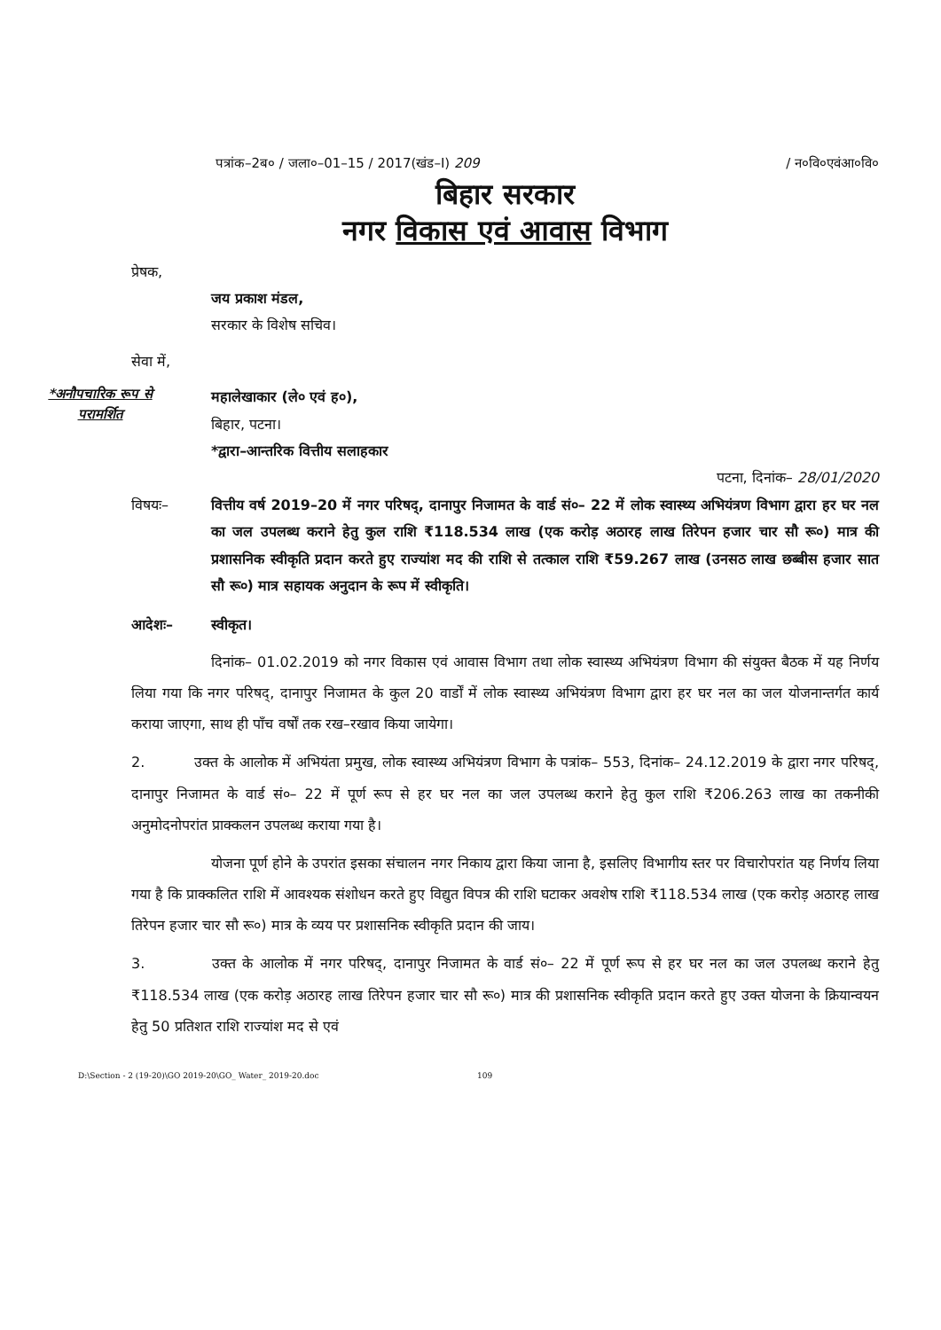पत्रांक–2ब० / जला०–01–15 / 2017(खंड–I) 209 / न०वि०एवंआ०वि०
बिहार सरकार
नगर विकास एवं आवास विभाग
प्रेषक,
जय प्रकाश मंडल,
सरकार के विशेष सचिव।
सेवा में,
*अनौपचारिक रूप से परामर्शित
महालेखाकार (ले० एवं ह०),
बिहार, पटना।
*द्वारा–आन्तरिक वित्तीय सलाहकार
पटना, दिनांक– 28/01/2020
विषयः– वित्तीय वर्ष 2019–20 में नगर परिषद्, दानापुर निजामत के वार्ड सं०– 22 में लोक स्वास्थ्य अभियंत्रण विभाग द्वारा हर घर नल का जल उपलब्ध कराने हेतु कुल राशि ₹118.534 लाख (एक करोड़ अठारह लाख तिरेपन हजार चार सौ रू०) मात्र की प्रशासनिक स्वीकृति प्रदान करते हुए राज्यांश मद की राशि से तत्काल राशि ₹59.267 लाख (उनसठ लाख छब्बीस हजार सात सौ रू०) मात्र सहायक अनुदान के रूप में स्वीकृति।
आदेशः– स्वीकृत।
दिनांक– 01.02.2019 को नगर विकास एवं आवास विभाग तथा लोक स्वास्थ्य अभियंत्रण विभाग की संयुक्त बैठक में यह निर्णय लिया गया कि नगर परिषद्, दानापुर निजामत के कुल 20 वार्डों में लोक स्वास्थ्य अभियंत्रण विभाग द्वारा हर घर नल का जल योजनान्तर्गत कार्य कराया जाएगा, साथ ही पाँच वर्षों तक रख–रखाव किया जायेगा।
2. उक्त के आलोक में अभियंता प्रमुख, लोक स्वास्थ्य अभियंत्रण विभाग के पत्रांक– 553, दिनांक– 24.12.2019 के द्वारा नगर परिषद्, दानापुर निजामत के वार्ड सं०– 22 में पूर्ण रूप से हर घर नल का जल उपलब्ध कराने हेतु कुल राशि ₹206.263 लाख का तकनीकी अनुमोदनोपरांत प्राक्कलन उपलब्ध कराया गया है।
योजना पूर्ण होने के उपरांत इसका संचालन नगर निकाय द्वारा किया जाना है, इसलिए विभागीय स्तर पर विचारोपरांत यह निर्णय लिया गया है कि प्राक्कलित राशि में आवश्यक संशोधन करते हुए विद्युत विपत्र की राशि घटाकर अवशेष राशि ₹118.534 लाख (एक करोड़ अठारह लाख तिरेपन हजार चार सौ रू०) मात्र के व्यय पर प्रशासनिक स्वीकृति प्रदान की जाय।
3. उक्त के आलोक में नगर परिषद्, दानापुर निजामत के वार्ड सं०– 22 में पूर्ण रूप से हर घर नल का जल उपलब्ध कराने हेतु ₹118.534 लाख (एक करोड़ अठारह लाख तिरेपन हजार चार सौ रू०) मात्र की प्रशासनिक स्वीकृति प्रदान करते हुए उक्त योजना के क्रियान्वयन हेतु 50 प्रतिशत राशि राज्यांश मद से एवं
D:\Section - 2 (19-20)\GO 2019-20\GO_ Water_ 2019-20.doc 109